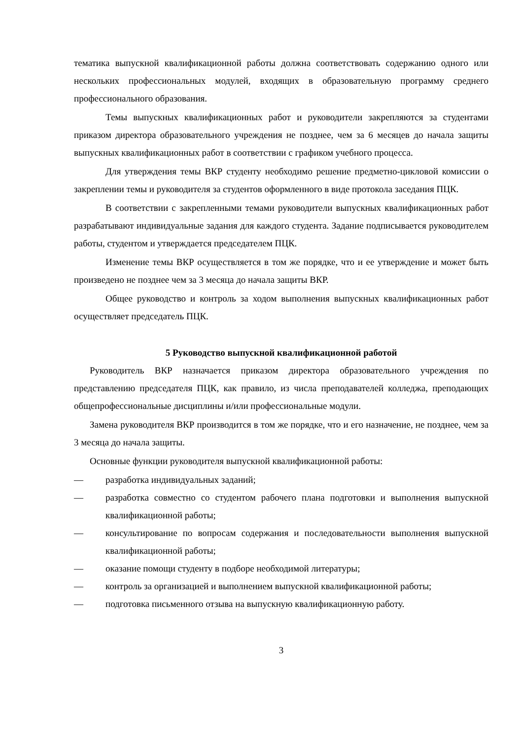тематика выпускной квалификационной работы должна соответствовать содержанию одного или нескольких профессиональных модулей, входящих в образовательную программу среднего профессионального образования.
Темы выпускных квалификационных работ и руководители закрепляются за студентами приказом директора образовательного учреждения не позднее, чем за 6 месяцев до начала защиты выпускных квалификационных работ в соответствии с графиком учебного процесса.
Для утверждения темы ВКР студенту необходимо решение предметно-цикловой комиссии о закреплении темы и руководителя за студентов оформленного в виде протокола заседания ПЦК.
В соответствии с закрепленными темами руководители выпускных квалификационных работ разрабатывают индивидуальные задания для каждого студента. Задание подписывается руководителем работы, студентом и утверждается председателем ПЦК.
Изменение темы ВКР осуществляется в том же порядке, что и ее утверждение и может быть произведено не позднее чем за 3 месяца до начала защиты ВКР.
Общее руководство и контроль за ходом выполнения выпускных квалификационных работ осуществляет председатель ПЦК.
5 Руководство выпускной квалификационной работой
Руководитель ВКР назначается приказом директора образовательного учреждения по представлению председателя ПЦК, как правило, из числа преподавателей колледжа, преподающих общепрофессиональные дисциплины и/или профессиональные модули.
Замена руководителя ВКР производится в том же порядке, что и его назначение, не позднее, чем за 3 месяца до начала защиты.
Основные функции руководителя выпускной квалификационной работы:
— разработка индивидуальных заданий;
— разработка совместно со студентом рабочего плана подготовки и выполнения выпускной квалификационной работы;
— консультирование по вопросам содержания и последовательности выполнения выпускной квалификационной работы;
— оказание помощи студенту в подборе необходимой литературы;
— контроль за организацией и выполнением выпускной квалификационной работы;
— подготовка письменного отзыва на выпускную квалификационную работу.
3